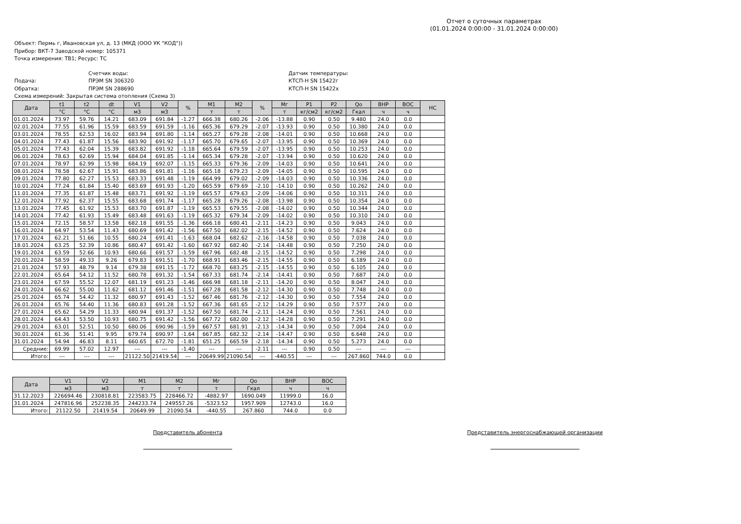Отчет о суточных параметрах
(01.01.2024 0:00:00 - 31.01.2024 0:00:00)
Объект: Пермь г, Ивановская ул, д. 13 (МКД (ООО УК "КОД"))
Прибор: ВКТ-7 Заводской номер: 105371
Точка измерения: ТВ1; Ресурс: ТС
Счетчик воды:
Датчик температуры:
Подача:
ПРЭМ SN 306320
КТСП-Н SN 15422г
Обратка:
ПРЭМ SN 288690
КТСП-Н SN 15422х
Схема измерений: Закрытая система отопления (Схема 3)
| Дата | t1 | t2 | dt | V1 | V2 | % | M1 | M2 | % | Mг | P1 | P2 | Qo | ВНР | ВОС | НС |
| --- | --- | --- | --- | --- | --- | --- | --- | --- | --- | --- | --- | --- | --- | --- | --- | --- |
| | °C | °C | °C | м3 | м3 | | т | т | | т | кг/см2 | кг/см2 | Гкал | ч | ч | |
| 01.01.2024 | 73.97 | 59.76 | 14.21 | 683.09 | 691.84 | -1.27 | 666.38 | 680.26 | -2.06 | -13.88 | 0.90 | 0.50 | 9.480 | 24.0 | 0.0 | |
| 02.01.2024 | 77.55 | 61.96 | 15.59 | 683.59 | 691.59 | -1.16 | 665.36 | 679.29 | -2.07 | -13.93 | 0.90 | 0.50 | 10.380 | 24.0 | 0.0 | |
| 03.01.2024 | 78.55 | 62.53 | 16.02 | 683.94 | 691.80 | -1.14 | 665.27 | 679.28 | -2.08 | -14.01 | 0.90 | 0.50 | 10.668 | 24.0 | 0.0 | |
| 04.01.2024 | 77.43 | 61.87 | 15.56 | 683.90 | 691.92 | -1.17 | 665.70 | 679.65 | -2.07 | -13.95 | 0.90 | 0.50 | 10.369 | 24.0 | 0.0 | |
| 05.01.2024 | 77.43 | 62.04 | 15.39 | 683.82 | 691.92 | -1.18 | 665.64 | 679.59 | -2.07 | -13.95 | 0.90 | 0.50 | 10.253 | 24.0 | 0.0 | |
| 06.01.2024 | 78.63 | 62.69 | 15.94 | 684.04 | 691.85 | -1.14 | 665.34 | 679.28 | -2.07 | -13.94 | 0.90 | 0.50 | 10.620 | 24.0 | 0.0 | |
| 07.01.2024 | 78.97 | 62.99 | 15.98 | 684.19 | 692.07 | -1.15 | 665.33 | 679.36 | -2.09 | -14.03 | 0.90 | 0.50 | 10.641 | 24.0 | 0.0 | |
| 08.01.2024 | 78.58 | 62.67 | 15.91 | 683.86 | 691.81 | -1.16 | 665.18 | 679.23 | -2.09 | -14.05 | 0.90 | 0.50 | 10.595 | 24.0 | 0.0 | |
| 09.01.2024 | 77.80 | 62.27 | 15.53 | 683.33 | 691.48 | -1.19 | 664.99 | 679.02 | -2.09 | -14.03 | 0.90 | 0.50 | 10.336 | 24.0 | 0.0 | |
| 10.01.2024 | 77.24 | 61.84 | 15.40 | 683.69 | 691.93 | -1.20 | 665.59 | 679.69 | -2.10 | -14.10 | 0.90 | 0.50 | 10.262 | 24.0 | 0.0 | |
| 11.01.2024 | 77.35 | 61.87 | 15.48 | 683.71 | 691.92 | -1.19 | 665.57 | 679.63 | -2.09 | -14.06 | 0.90 | 0.50 | 10.311 | 24.0 | 0.0 | |
| 12.01.2024 | 77.92 | 62.37 | 15.55 | 683.68 | 691.74 | -1.17 | 665.28 | 679.26 | -2.08 | -13.98 | 0.90 | 0.50 | 10.354 | 24.0 | 0.0 | |
| 13.01.2024 | 77.45 | 61.92 | 15.53 | 683.70 | 691.87 | -1.19 | 665.53 | 679.55 | -2.08 | -14.02 | 0.90 | 0.50 | 10.344 | 24.0 | 0.0 | |
| 14.01.2024 | 77.42 | 61.93 | 15.49 | 683.48 | 691.63 | -1.19 | 665.32 | 679.34 | -2.09 | -14.02 | 0.90 | 0.50 | 10.310 | 24.0 | 0.0 | |
| 15.01.2024 | 72.15 | 58.57 | 13.58 | 682.18 | 691.55 | -1.36 | 666.18 | 680.41 | -2.11 | -14.23 | 0.90 | 0.50 | 9.043 | 24.0 | 0.0 | |
| 16.01.2024 | 64.97 | 53.54 | 11.43 | 680.69 | 691.42 | -1.56 | 667.50 | 682.02 | -2.15 | -14.52 | 0.90 | 0.50 | 7.624 | 24.0 | 0.0 | |
| 17.01.2024 | 62.21 | 51.66 | 10.55 | 680.24 | 691.41 | -1.63 | 668.04 | 682.62 | -2.16 | -14.58 | 0.90 | 0.50 | 7.038 | 24.0 | 0.0 | |
| 18.01.2024 | 63.25 | 52.39 | 10.86 | 680.47 | 691.42 | -1.60 | 667.92 | 682.40 | -2.14 | -14.48 | 0.90 | 0.50 | 7.250 | 24.0 | 0.0 | |
| 19.01.2024 | 63.59 | 52.66 | 10.93 | 680.66 | 691.57 | -1.59 | 667.96 | 682.48 | -2.15 | -14.52 | 0.90 | 0.50 | 7.298 | 24.0 | 0.0 | |
| 20.01.2024 | 58.59 | 49.33 | 9.26 | 679.83 | 691.51 | -1.70 | 668.91 | 683.46 | -2.15 | -14.55 | 0.90 | 0.50 | 6.189 | 24.0 | 0.0 | |
| 21.01.2024 | 57.93 | 48.79 | 9.14 | 679.38 | 691.15 | -1.72 | 668.70 | 683.25 | -2.15 | -14.55 | 0.90 | 0.50 | 6.105 | 24.0 | 0.0 | |
| 22.01.2024 | 65.64 | 54.12 | 11.52 | 680.78 | 691.32 | -1.54 | 667.33 | 681.74 | -2.14 | -14.41 | 0.90 | 0.50 | 7.687 | 24.0 | 0.0 | |
| 23.01.2024 | 67.59 | 55.52 | 12.07 | 681.19 | 691.23 | -1.46 | 666.98 | 681.18 | -2.11 | -14.20 | 0.90 | 0.50 | 8.047 | 24.0 | 0.0 | |
| 24.01.2024 | 66.62 | 55.00 | 11.62 | 681.12 | 691.46 | -1.51 | 667.28 | 681.58 | -2.12 | -14.30 | 0.90 | 0.50 | 7.748 | 24.0 | 0.0 | |
| 25.01.2024 | 65.74 | 54.42 | 11.32 | 680.97 | 691.43 | -1.52 | 667.46 | 681.76 | -2.12 | -14.30 | 0.90 | 0.50 | 7.554 | 24.0 | 0.0 | |
| 26.01.2024 | 65.76 | 54.40 | 11.36 | 680.83 | 691.28 | -1.52 | 667.36 | 681.65 | -2.12 | -14.29 | 0.90 | 0.50 | 7.577 | 24.0 | 0.0 | |
| 27.01.2024 | 65.62 | 54.29 | 11.33 | 680.94 | 691.37 | -1.52 | 667.50 | 681.74 | -2.11 | -14.24 | 0.90 | 0.50 | 7.561 | 24.0 | 0.0 | |
| 28.01.2024 | 64.43 | 53.50 | 10.93 | 680.75 | 691.42 | -1.56 | 667.72 | 682.00 | -2.12 | -14.28 | 0.90 | 0.50 | 7.291 | 24.0 | 0.0 | |
| 29.01.2024 | 63.01 | 52.51 | 10.50 | 680.06 | 690.96 | -1.59 | 667.57 | 681.91 | -2.13 | -14.34 | 0.90 | 0.50 | 7.004 | 24.0 | 0.0 | |
| 30.01.2024 | 61.36 | 51.41 | 9.95 | 679.74 | 690.97 | -1.64 | 667.85 | 682.32 | -2.14 | -14.47 | 0.90 | 0.50 | 6.648 | 24.0 | 0.0 | |
| 31.01.2024 | 54.94 | 46.83 | 8.11 | 660.65 | 672.70 | -1.81 | 651.25 | 665.59 | -2.18 | -14.34 | 0.90 | 0.50 | 5.273 | 24.0 | 0.0 | |
| Средние: | 69.99 | 57.02 | 12.97 | --- | --- | -1.40 | --- | --- | -2.11 | --- | 0.90 | 0.50 | --- | --- | --- | |
| Итого: | --- | --- | --- | 21122.50 | 21419.54 | --- | 20649.99 | 21090.54 | --- | -440.55 | --- | --- | 267.860 | 744.0 | 0.0 | |
| Дата | V1 | V2 | M1 | M2 | Mг | Qo | ВНР | ВОС |
| --- | --- | --- | --- | --- | --- | --- | --- | --- |
| | м3 | м3 | т | т | т | Гкал | ч | ч |
| 31.12.2023 | 226694.46 | 230818.81 | 223583.75 | 228466.72 | -4882.97 | 1690.049 | 11999.0 | 16.0 |
| 31.01.2024 | 247816.96 | 252238.35 | 244233.74 | 249557.26 | -5323.52 | 1957.909 | 12743.0 | 16.0 |
| Итого: | 21122.50 | 21419.54 | 20649.99 | 21090.54 | -440.55 | 267.860 | 744.0 | 0.0 |
Представитель абонента Представитель энергоснабжающей организации